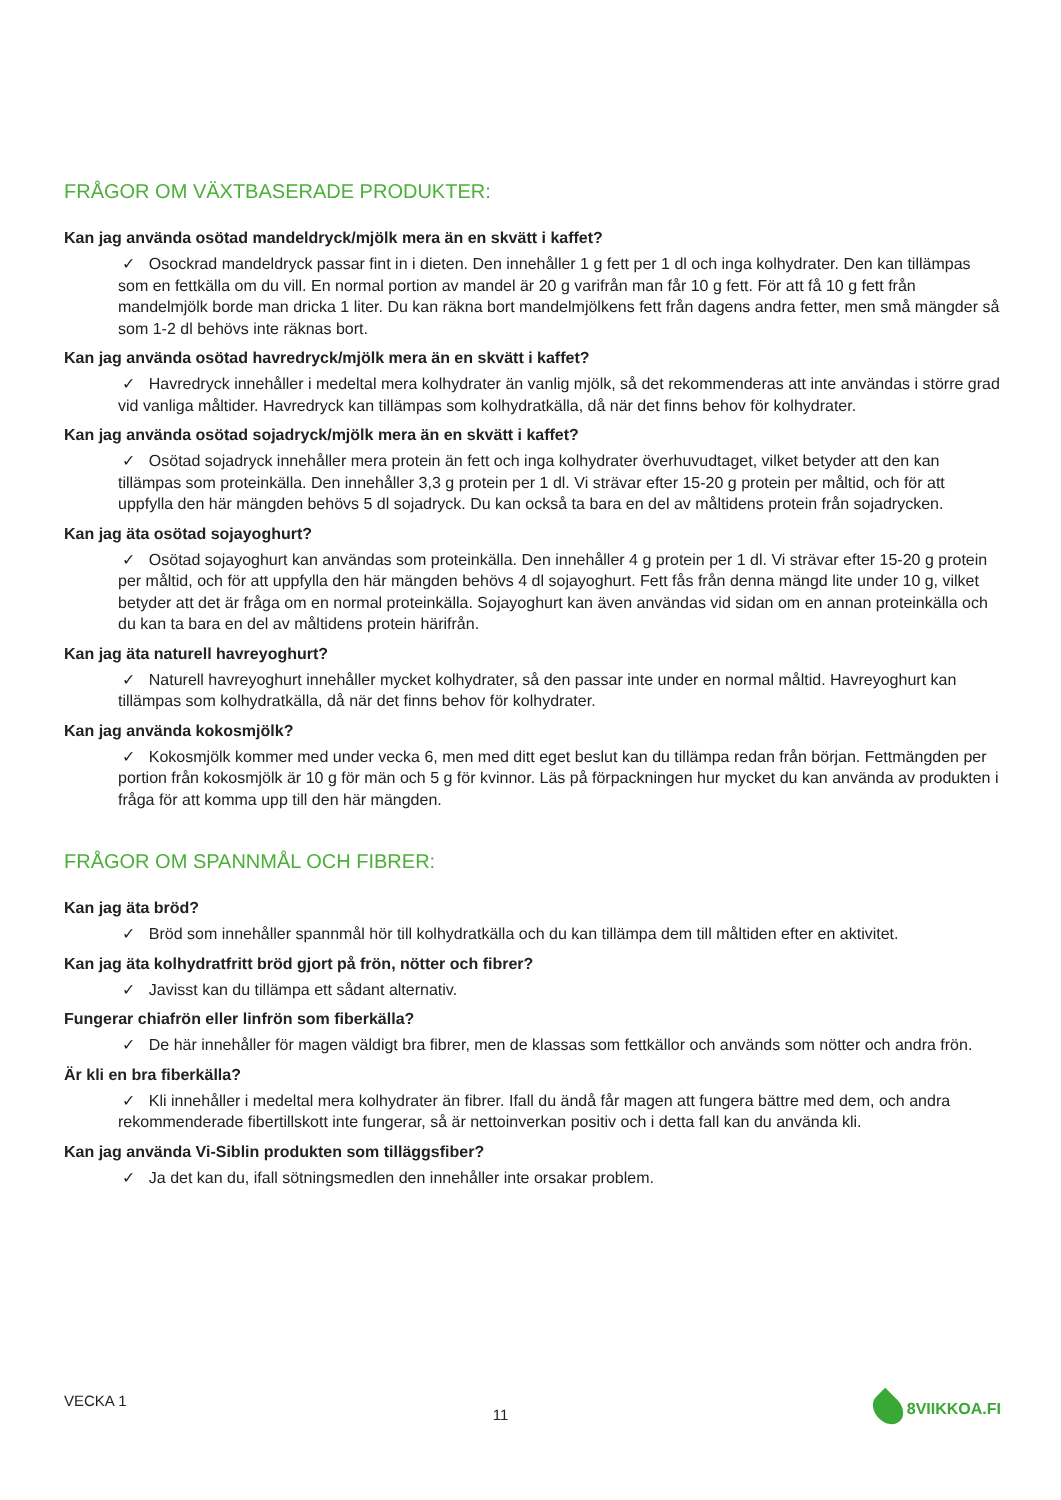FRÅGOR OM VÄXTBASERADE PRODUKTER:
Kan jag använda osötad mandeldryck/mjölk mera än en skvätt i kaffet?
✓ Osockrad mandeldryck passar fint in i dieten. Den innehåller 1 g fett per 1 dl och inga kolhydrater. Den kan tillämpas som en fettkälla om du vill. En normal portion av mandel är 20 g varifrån man får 10 g fett. För att få 10 g fett från mandelmjölk borde man dricka 1 liter. Du kan räkna bort mandelmjölkens fett från dagens andra fetter, men små mängder så som 1-2 dl behövs inte räknas bort.
Kan jag använda osötad havredryck/mjölk mera än en skvätt i kaffet?
✓ Havredryck innehåller i medeltal mera kolhydrater än vanlig mjölk, så det rekommenderas att inte användas i större grad vid vanliga måltider. Havredryck kan tillämpas som kolhydratkälla, då när det finns behov för kolhydrater.
Kan jag använda osötad sojadryck/mjölk mera än en skvätt i kaffet?
✓ Osötad sojadryck innehåller mera protein än fett och inga kolhydrater överhuvudtaget, vilket betyder att den kan tillämpas som proteinkälla. Den innehåller 3,3 g protein per 1 dl. Vi strävar efter 15-20 g protein per måltid, och för att uppfylla den här mängden behövs 5 dl sojadryck. Du kan också ta bara en del av måltidens protein från sojadrycken.
Kan jag äta osötad sojayoghurt?
✓ Osötad sojayoghurt kan användas som proteinkälla. Den innehåller 4 g protein per 1 dl. Vi strävar efter 15-20 g protein per måltid, och för att uppfylla den här mängden behövs 4 dl sojayoghurt. Fett fås från denna mängd lite under 10 g, vilket betyder att det är fråga om en normal proteinkälla. Sojayoghurt kan även användas vid sidan om en annan proteinkälla och du kan ta bara en del av måltidens protein härifrån.
Kan jag äta naturell havreyoghurt?
✓ Naturell havreyoghurt innehåller mycket kolhydrater, så den passar inte under en normal måltid. Havreyoghurt kan tillämpas som kolhydratkälla, då när det finns behov för kolhydrater.
Kan jag använda kokosmjölk?
✓ Kokosmjölk kommer med under vecka 6, men med ditt eget beslut kan du tillämpa redan från början. Fettmängden per portion från kokosmjölk är 10 g för män och 5 g för kvinnor. Läs på förpackningen hur mycket du kan använda av produkten i fråga för att komma upp till den här mängden.
FRÅGOR OM SPANNMÅL OCH FIBRER:
Kan jag äta bröd?
✓ Bröd som innehåller spannmål hör till kolhydratkälla och du kan tillämpa dem till måltiden efter en aktivitet.
Kan jag äta kolhydratfritt bröd gjort på frön, nötter och fibrer?
✓ Javisst kan du tillämpa ett sådant alternativ.
Fungerar chiafrön eller linfrön som fiberkälla?
✓ De här innehåller för magen väldigt bra fibrer, men de klassas som fettkällor och används som nötter och andra frön.
Är kli en bra fiberkälla?
✓ Kli innehåller i medeltal mera kolhydrater än fibrer. Ifall du ändå får magen att fungera bättre med dem, och andra rekommenderade fibertillskott inte fungerar, så är nettoinverkan positiv och i detta fall kan du använda kli.
Kan jag använda Vi-Siblin produkten som tilläggsfiber?
✓ Ja det kan du, ifall sötningsmedlen den innehåller inte orsakar problem.
VECKA 1 11 8VIIKKOA.FI